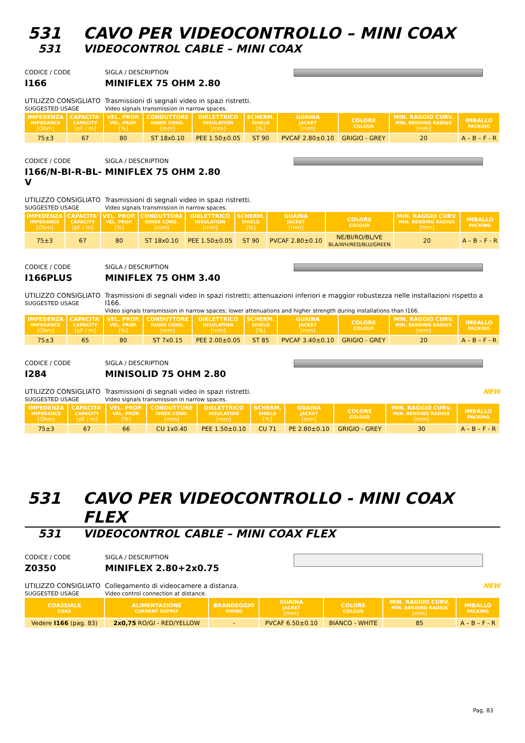531 CAVO PER VIDEOCONTROLLO – MINI COAX
531 VIDEOCONTROL CABLE – MINI COAX
CODICE / CODE
I166
SIGLA / DESCRIPTION
MINIFLEX 75 OHM 2.80
UTILIZZO CONSIGLIATO
SUGGESTED USAGE
Trasmissioni di segnali video in spazi ristretti.
Video signals transmission in narrow spaces.
| IMPEDENZA IMPEDANCE [Ohm] | CAPACITA' CAPACITY [pF / m] | VEL. PROP. VEL. PROP. [%] | CONDUTTORE INNER COND. [mm] | DIELETTRICO INSULATION [mm] | SCHERM. SHIELD [%] | GUAINA JACKET [mm] | COLORE COLOUR | MIN. RAGGIO CURV. MIN. BENDING RADIUS [mm] | IMBALLO PACKING |
| --- | --- | --- | --- | --- | --- | --- | --- | --- | --- |
| 75±3 | 67 | 80 | ST 18x0.10 | PEE 1.50±0.05 | ST 90 | PVCAF 2.80±0.10 | GRIGIO - GREY | 20 | A – B – F - R |
CODICE / CODE
I166/N-BI-R-BL-V
SIGLA / DESCRIPTION
MINIFLEX 75 OHM 2.80
UTILIZZO CONSIGLIATO
SUGGESTED USAGE
Trasmissioni di segnali video in spazi ristretti.
Video signals transmission in narrow spaces.
| IMPEDENZA IMPEDANCE [Ohm] | CAPACITA' CAPACITY [pF / m] | VEL. PROP. VEL. PROP. [%] | CONDUTTORE INNER COND. [mm] | DIELETTRICO INSULATION [mm] | SCHERM. SHIELD [%] | GUAINA JACKET [mm] | COLORE COLOUR | MIN. RAGGIO CURV. MIN. BENDING RADIUS [mm] | IMBALLO PACKING |
| --- | --- | --- | --- | --- | --- | --- | --- | --- | --- |
| 75±3 | 67 | 80 | ST 18x0.10 | PEE 1.50±0.05 | ST 90 | PVCAF 2.80±0.10 | NE/BI/RO/BL/VE BLA/WH/RED/BLU/GREEN | 20 | A – B – F - R |
CODICE / CODE
I166PLUS
SIGLA / DESCRIPTION
MINIFLEX 75 OHM 3.40
UTILIZZO CONSIGLIATO
SUGGESTED USAGE
Trasmissioni di segnali video in spazi ristretti; attenuazioni inferiori e maggior robustezza nelle installazioni rispetto a I166.
Video signals transmission in narrow spaces; lower attenuations and higher strength during installations than I166.
| IMPEDENZA IMPEDANCE [Ohm] | CAPACITA' CAPACITY [pF / m] | VEL. PROP. VEL. PROP. [%] | CONDUTTORE INNER COND. [mm] | DIELETTRICO INSULATION [mm] | SCHERM. SHIELD [%] | GUAINA JACKET [mm] | COLORE COLOUR | MIN. RAGGIO CURV. MIN. BENDING RADIUS [mm] | IMBALLO PACKING |
| --- | --- | --- | --- | --- | --- | --- | --- | --- | --- |
| 75±3 | 65 | 80 | ST 7x0.15 | PEE 2.00±0.05 | ST 85 | PVCAF 3.40±0.10 | GRIGIO - GREY | 20 | A – B – F - R |
CODICE / CODE
I284
SIGLA / DESCRIPTION
MINISOLID 75 OHM 2.80
UTILIZZO CONSIGLIATO
SUGGESTED USAGE
Trasmissioni di segnali video in spazi ristretti.
Video signals transmission in narrow spaces.
NEW
| IMPEDENZA IMPEDANCE [Ohm] | CAPACITA' CAPACITY [pF / m] | VEL. PROP. VEL. PROP. [%] | CONDUTTORE INNER COND. [mm] | DIELETTRICO INSULATION [mm] | SCHERM. SHIELD [%] | GUAINA JACKET [mm] | COLORE COLOUR | MIN. RAGGIO CURV. MIN. BENDING RADIUS [mm] | IMBALLO PACKING |
| --- | --- | --- | --- | --- | --- | --- | --- | --- | --- |
| 75±3 | 67 | 66 | CU 1x0.40 | PEE 1.50±0.10 | CU 71 | PE 2.80±0.10 | GRIGIO - GREY | 30 | A – B – F - R |
531 CAVO PER VIDEOCONTROLLO - MINI COAX FLEX
531 VIDEOCONTROL CABLE – MINI COAX FLEX
CODICE / CODE
Z0350
SIGLA / DESCRIPTION
MINIFLEX 2.80+2x0.75
UTILIZZO CONSIGLIATO
SUGGESTED USAGE
Collegamento di videocamere a distanza.
Video control connection at distance.
NEW
| COASSIALE COAX | ALIMENTAZIONE CURRENT SUPPLY | BRANDEGGIO SWING | GUAINA JACKET [mm] | COLORE COLOUR | MIN. RAGGIO CURV. MIN. BENDING RADIUS [mm] | IMBALLO PACKING |
| --- | --- | --- | --- | --- | --- | --- |
| Vedere I166 (pag. 83) | 2x0,75 RO/GI - RED/YELLOW | - | PVCAF 6.50±0.10 | BIANCO - WHITE | 85 | A – B – F - R |
Pag. 83